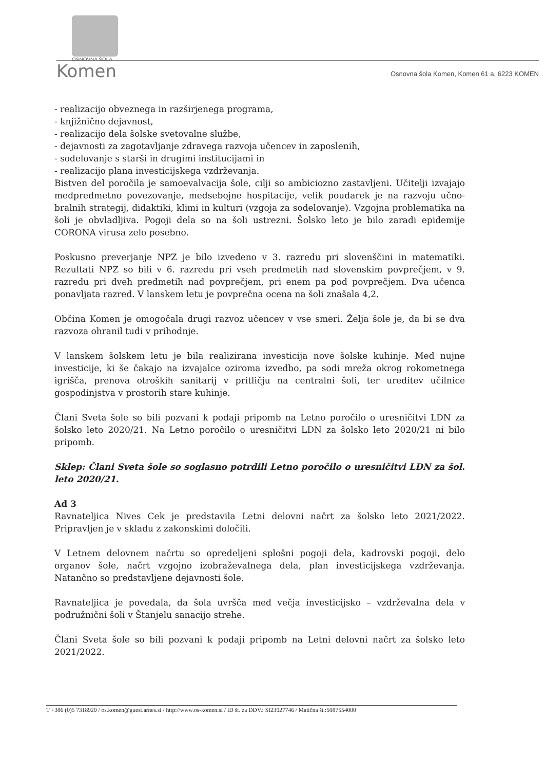OSNOVNA ŠOLA
Komen
Osnovna šola Komen, Komen 61 a, 6223 KOMEN
- realizacijo obveznega in razširjenega programa,
- knjižnično dejavnost,
- realizacijo dela šolske svetovalne službe,
- dejavnosti za zagotavljanje zdravega razvoja učencev in zaposlenih,
- sodelovanje s starši in drugimi institucijami in
- realizacijo plana investicijskega vzdrževanja.
Bistven del poročila je samoevalvacija šole, cilji so ambiciozno zastavljeni. Učitelji izvajajo medpredmetno povezovanje, medsebojne hospitacije, velik poudarek je na razvoju učno-bralnih strategij, didaktiki, klimi in kulturi (vzgoja za sodelovanje). Vzgojna problematika na šoli je obvladljiva. Pogoji dela so na šoli ustrezni. Šolsko leto je bilo zaradi epidemije CORONA virusa zelo posebno.
Poskusno preverjanje NPZ je bilo izvedeno v 3. razredu pri slovenščini in matematiki. Rezultati NPZ so bili v 6. razredu pri vseh predmetih nad slovenskim povprečjem, v 9. razredu pri dveh predmetih nad povprečjem, pri enem pa pod povprečjem. Dva učenca ponavljata razred. V lanskem letu je povprečna ocena na šoli znašala 4,2.
Občina Komen je omogočala drugi razvoz učencev v vse smeri. Želja šole je, da bi se dva razvoza ohranil tudi v prihodnje.
V lanskem šolskem letu je bila realizirana investicija nove šolske kuhinje. Med nujne investicije, ki še čakajo na izvajalce oziroma izvedbo, pa sodi mreža okrog rokometnega igrišča, prenova otroških sanitarij v pritličju na centralni šoli, ter ureditev učilnice gospodinjstva v prostorih stare kuhinje.
Člani Sveta šole so bili pozvani k podaji pripomb na Letno poročilo o uresničitvi LDN za šolsko leto 2020/21. Na Letno poročilo o uresničitvi LDN za šolsko leto 2020/21 ni bilo pripomb.
Sklep: Člani Sveta šole so soglasno potrdili Letno poročilo o uresničitvi LDN za šol. leto 2020/21.
Ad 3
Ravnateljica Nives Cek je predstavila Letni delovni načrt za šolsko leto 2021/2022. Pripravljen je v skladu z zakonskimi določili.
V Letnem delovnem načrtu so opredeljeni splošni pogoji dela, kadrovski pogoji, delo organov šole, načrt vzgojno izobraževalnega dela, plan investicijskega vzdrževanja. Natančno so predstavljene dejavnosti šole.
Ravnateljica je povedala, da šola uvršča med večja investicijsko – vzdrževalna dela v podružnični šoli v Štanjelu sanacijo strehe.
Člani Sveta šole so bili pozvani k podaji pripomb na Letni delovni načrt za šolsko leto 2021/2022.
T +386 (0)5 7318920 / os.komen@guest.arnes.si / http://www.os-komen.si / ID št. za DDV.: SI23027746 / Matična št.:5087554000